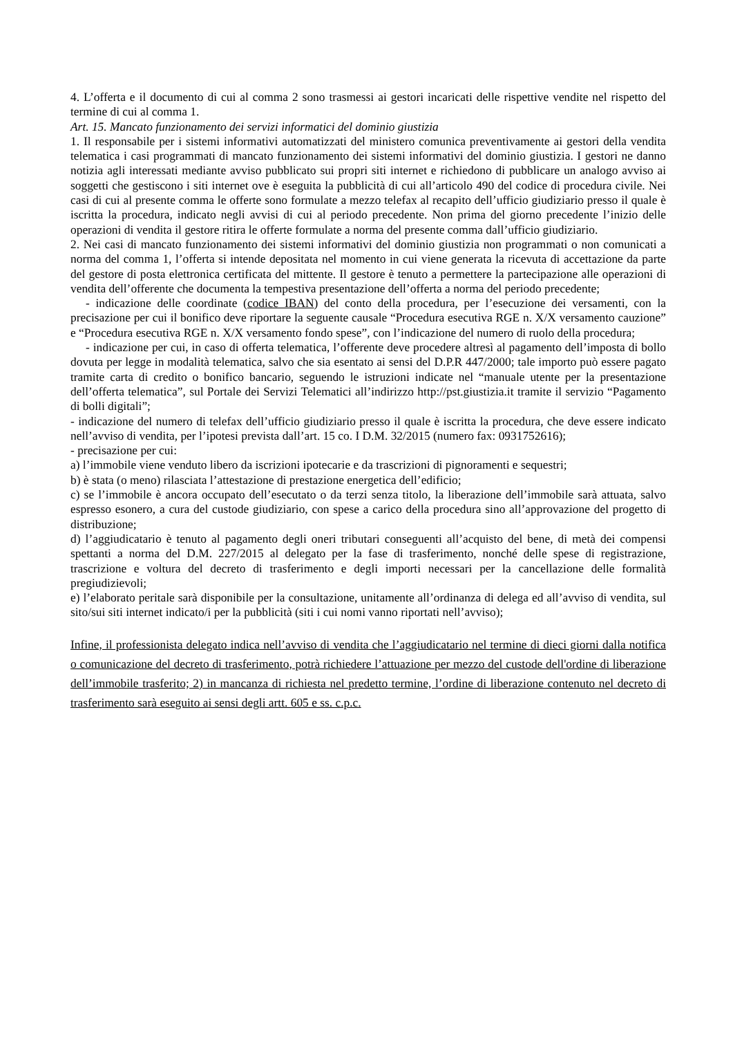4. L’offerta e il documento di cui al comma 2 sono trasmessi ai gestori incaricati delle rispettive vendite nel rispetto del termine di cui al comma 1.
Art. 15. Mancato funzionamento dei servizi informatici del dominio giustizia
1. Il responsabile per i sistemi informativi automatizzati del ministero comunica preventivamente ai gestori della vendita telematica i casi programmati di mancato funzionamento dei sistemi informativi del dominio giustizia. I gestori ne danno notizia agli interessati mediante avviso pubblicato sui propri siti internet e richiedono di pubblicare un analogo avviso ai soggetti che gestiscono i siti internet ove è eseguita la pubblicità di cui all’articolo 490 del codice di procedura civile. Nei casi di cui al presente comma le offerte sono formulate a mezzo telefax al recapito dell’ufficio giudiziario presso il quale è iscritta la procedura, indicato negli avvisi di cui al periodo precedente. Non prima del giorno precedente l’inizio delle operazioni di vendita il gestore ritira le offerte formulate a norma del presente comma dall’ufficio giudiziario.
2. Nei casi di mancato funzionamento dei sistemi informativi del dominio giustizia non programmati o non comunicati a norma del comma 1, l’offerta si intende depositata nel momento in cui viene generata la ricevuta di accettazione da parte del gestore di posta elettronica certificata del mittente. Il gestore è tenuto a permettere la partecipazione alle operazioni di vendita dell’offerente che documenta la tempestiva presentazione dell’offerta a norma del periodo precedente;
- indicazione delle coordinate (codice IBAN) del conto della procedura, per l’esecuzione dei versamenti, con la precisazione per cui il bonifico deve riportare la seguente causale “Procedura esecutiva RGE n. X/X versamento cauzione” e “Procedura esecutiva RGE n. X/X versamento fondo spese”, con l’indicazione del numero di ruolo della procedura;
- indicazione per cui, in caso di offerta telematica, l’offerente deve procedere altresì al pagamento dell’imposta di bollo dovuta per legge in modalità telematica, salvo che sia esentato ai sensi del D.P.R 447/2000; tale importo può essere pagato tramite carta di credito o bonifico bancario, seguendo le istruzioni indicate nel “manuale utente per la presentazione dell’offerta telematica”, sul Portale dei Servizi Telematici all’indirizzo http://pst.giustizia.it tramite il servizio “Pagamento di bolli digitali”;
- indicazione del numero di telefax dell’ufficio giudiziario presso il quale è iscritta la procedura, che deve essere indicato nell’avviso di vendita, per l’ipotesi prevista dall’art. 15 co. I D.M. 32/2015 (numero fax: 0931752616);
- precisazione per cui:
a) l’immobile viene venduto libero da iscrizioni ipotecarie e da trascrizioni di pignoramenti e sequestri;
b) è stata (o meno) rilasciata l’attestazione di prestazione energetica dell’edificio;
c) se l’immobile è ancora occupato dell’esecutato o da terzi senza titolo, la liberazione dell’immobile sarà attuata, salvo espresso esonero, a cura del custode giudiziario, con spese a carico della procedura sino all’approvazione del progetto di distribuzione;
d) l’aggiudicatario è tenuto al pagamento degli oneri tributari conseguenti all’acquisto del bene, di metà dei compensi spettanti a norma del D.M. 227/2015 al delegato per la fase di trasferimento, nonché delle spese di registrazione, trascrizione e voltura del decreto di trasferimento e degli importi necessari per la cancellazione delle formalità pregiudizievoli;
e) l’elaborato peritale sarà disponibile per la consultazione, unitamente all’ordinanza di delega ed all’avviso di vendita, sul sito/sui siti internet indicato/i per la pubblicità (siti i cui nomi vanno riportati nell’avviso);
Infine, il professionista delegato indica nell’avviso di vendita che l’aggiudicatario nel termine di dieci giorni dalla notifica o comunicazione del decreto di trasferimento, potrà richiedere l’attuazione per mezzo del custode dell'ordine di liberazione dell’immobile trasferito; 2) in mancanza di richiesta nel predetto termine, l’ordine di liberazione contenuto nel decreto di trasferimento sarà eseguito ai sensi degli artt. 605 e ss. c.p.c.